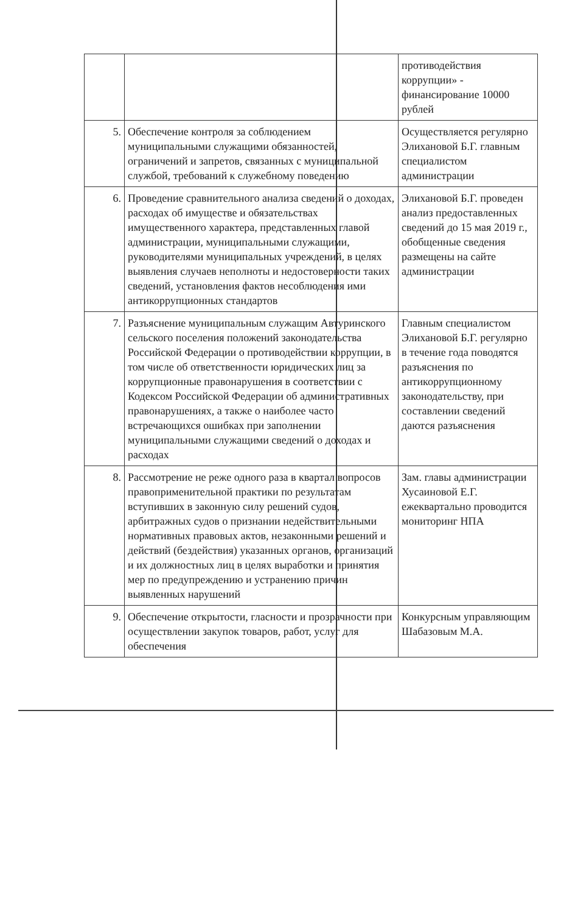| | | противодействия коррупции» - финансирование 10000 рублей |
| 5. | Обеспечение контроля за соблюдением муниципальными служащими обязанностей, ограничений и запретов, связанных с муниципальной службой, требований к служебному поведению | Осуществляется регулярно Элихановой Б.Г. главным специалистом администрации |
| 6. | Проведение сравнительного анализа сведений о доходах, расходах об имуществе и обязательствах имущественного характера, представленных главой администрации, муниципальными служащими, руководителями муниципальных учреждений, в целях выявления случаев неполноты и недостоверности таких сведений, установления фактов несоблюдения ими антикоррупционных стандартов | Элихановой Б.Г. проведен анализ предоставленных сведений до 15 мая 2019 г., обобщенные сведения размещены на сайте администрации |
| 7. | Разъяснение муниципальным служащим Автуринского сельского поселения положений законодательства Российской Федерации о противодействии коррупции, в том числе об ответственности юридических лиц за коррупционные правонарушения в соответствии с Кодексом Российской Федерации об административных правонарушениях, а также о наиболее часто встречающихся ошибках при заполнении муниципальными служащими сведений о доходах и расходах | Главным специалистом Элихановой Б.Г. регулярно в течение года поводятся разъяснения по антикоррупционному законодательству, при составлении сведений даются разъяснения |
| 8. | Рассмотрение не реже одного раза в квартал вопросов правоприменительной практики по результатам вступивших в законную силу решений судов, арбитражных судов о признании недействительными нормативных правовых актов, незаконными решений и действий (бездействия) указанных органов, организаций и их должностных лиц в целях выработки и принятия мер по предупреждению и устранению причин выявленных нарушений | Зам. главы администрации Хусаиновой Е.Г. ежеквартально проводится мониторинг НПА |
| 9. | Обеспечение открытости, гласности и прозрачности при осуществлении закупок товаров, работ, услуг для обеспечения | Конкурсным управляющим Шабазовым М.А. |